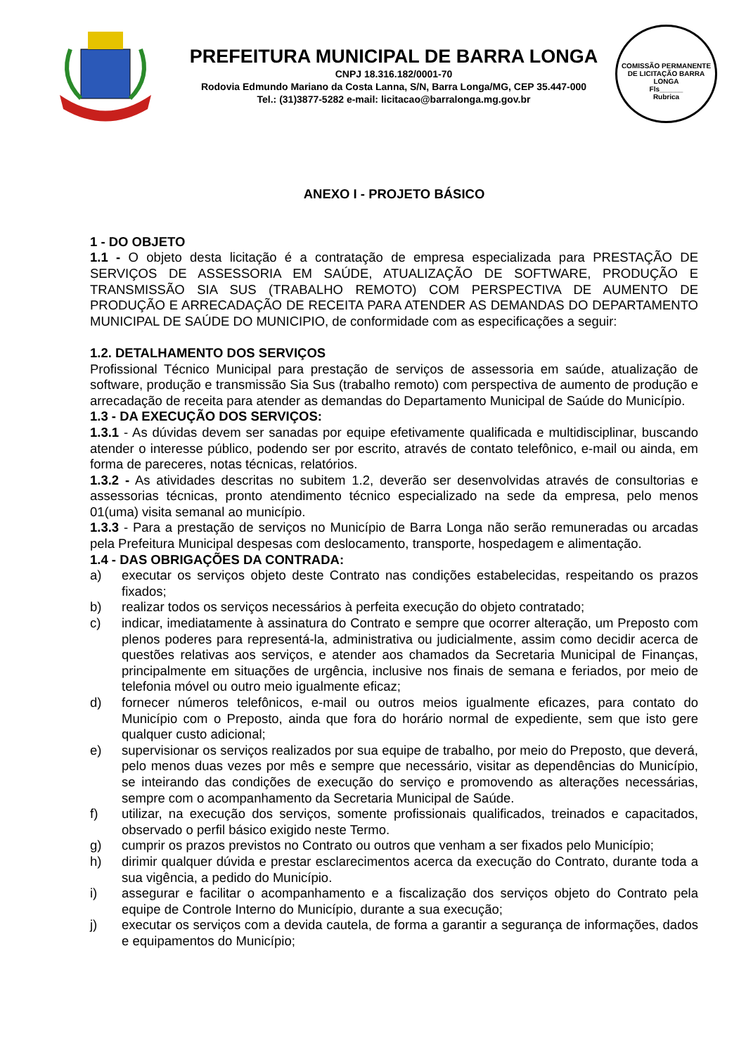PREFEITURA MUNICIPAL DE BARRA LONGA
CNPJ 18.316.182/0001-70
Rodovia Edmundo Mariano da Costa Lanna, S/N, Barra Longa/MG, CEP 35.447-000
Tel.: (31)3877-5282 e-mail: licitacao@barralonga.mg.gov.br
COMISSÃO PERMANENTE DE LICITAÇÃO BARRA LONGA
Fls______
Rubrica
ANEXO I - PROJETO BÁSICO
1 - DO OBJETO
1.1 - O objeto desta licitação é a contratação de empresa especializada para PRESTAÇÃO DE SERVIÇOS DE ASSESSORIA EM SAÚDE, ATUALIZAÇÃO DE SOFTWARE, PRODUÇÃO E TRANSMISSÃO SIA SUS (TRABALHO REMOTO) COM PERSPECTIVA DE AUMENTO DE PRODUÇÃO E ARRECADAÇÃO DE RECEITA PARA ATENDER AS DEMANDAS DO DEPARTAMENTO MUNICIPAL DE SAÚDE DO MUNICIPIO, de conformidade com as especificações a seguir:
1.2. DETALHAMENTO DOS SERVIÇOS
Profissional Técnico Municipal para prestação de serviços de assessoria em saúde, atualização de software, produção e transmissão Sia Sus (trabalho remoto) com perspectiva de aumento de produção e arrecadação de receita para atender as demandas do Departamento Municipal de Saúde do Município.
1.3 - DA EXECUÇÃO DOS SERVIÇOS:
1.3.1 - As dúvidas devem ser sanadas por equipe efetivamente qualificada e multidisciplinar, buscando atender o interesse público, podendo ser por escrito, através de contato telefônico, e-mail ou ainda, em forma de pareceres, notas técnicas, relatórios.
1.3.2 - As atividades descritas no subitem 1.2, deverão ser desenvolvidas através de consultorias e assessorias técnicas, pronto atendimento técnico especializado na sede da empresa, pelo menos 01(uma) visita semanal ao município.
1.3.3 - Para a prestação de serviços no Município de Barra Longa não serão remuneradas ou arcadas pela Prefeitura Municipal despesas com deslocamento, transporte, hospedagem e alimentação.
1.4 - DAS OBRIGAÇÕES DA CONTRADA:
a) executar os serviços objeto deste Contrato nas condições estabelecidas, respeitando os prazos fixados;
b) realizar todos os serviços necessários à perfeita execução do objeto contratado;
c) indicar, imediatamente à assinatura do Contrato e sempre que ocorrer alteração, um Preposto com plenos poderes para representá-la, administrativa ou judicialmente, assim como decidir acerca de questões relativas aos serviços, e atender aos chamados da Secretaria Municipal de Finanças, principalmente em situações de urgência, inclusive nos finais de semana e feriados, por meio de telefonia móvel ou outro meio igualmente eficaz;
d) fornecer números telefônicos, e-mail ou outros meios igualmente eficazes, para contato do Município com o Preposto, ainda que fora do horário normal de expediente, sem que isto gere qualquer custo adicional;
e) supervisionar os serviços realizados por sua equipe de trabalho, por meio do Preposto, que deverá, pelo menos duas vezes por mês e sempre que necessário, visitar as dependências do Município, se inteirando das condições de execução do serviço e promovendo as alterações necessárias, sempre com o acompanhamento da Secretaria Municipal de Saúde.
f) utilizar, na execução dos serviços, somente profissionais qualificados, treinados e capacitados, observado o perfil básico exigido neste Termo.
g) cumprir os prazos previstos no Contrato ou outros que venham a ser fixados pelo Município;
h) dirimir qualquer dúvida e prestar esclarecimentos acerca da execução do Contrato, durante toda a sua vigência, a pedido do Município.
i) assegurar e facilitar o acompanhamento e a fiscalização dos serviços objeto do Contrato pela equipe de Controle Interno do Município, durante a sua execução;
j) executar os serviços com a devida cautela, de forma a garantir a segurança de informações, dados e equipamentos do Município;